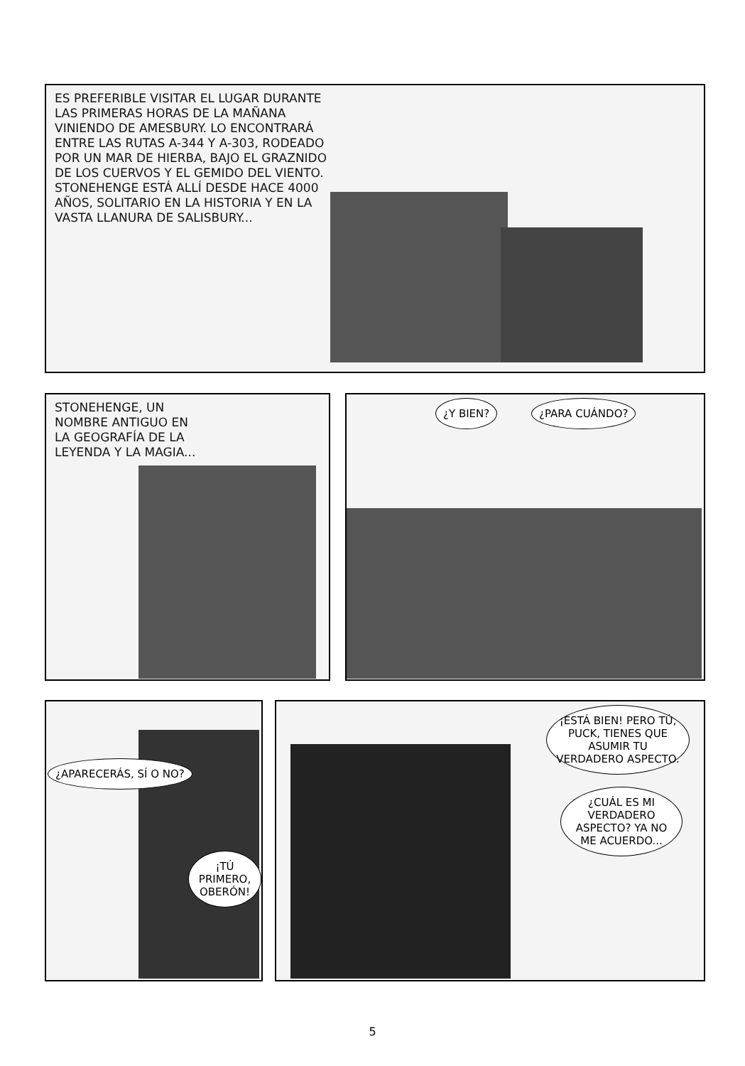ES PREFERIBLE VISITAR EL LUGAR DURANTE LAS PRIMERAS HORAS DE LA MAÑANA VINIENDO DE AMESBURY. LO ENCONTRARÁ ENTRE LAS RUTAS A-344 Y A-303, RODEADO POR UN MAR DE HIERBA, BAJO EL GRAZNIDO DE LOS CUERVOS Y EL GEMIDO DEL VIENTO. STONEHENGE ESTÁ ALLÍ DESDE HACE 4000 AÑOS, SOLITARIO EN LA HISTORIA Y EN LA VASTA LLANURA DE SALISBURY...
STONEHENGE, UN NOMBRE ANTIGUO EN LA GEOGRAFÍA DE LA LEYENDA Y LA MAGIA...
¿Y BIEN? ¿PARA CUÁNDO?
¿APARECERÁS, SÍ O NO?
¡TÚ PRIMERO, OBERÓN!
¡ESTÁ BIEN! PERO TÚ, PUCK, TIENES QUE ASUMIR TU VERDADERO ASPECTO.
¿CUÁL ES MI VERDADERO ASPECTO? YA NO ME ACUERDO...
5